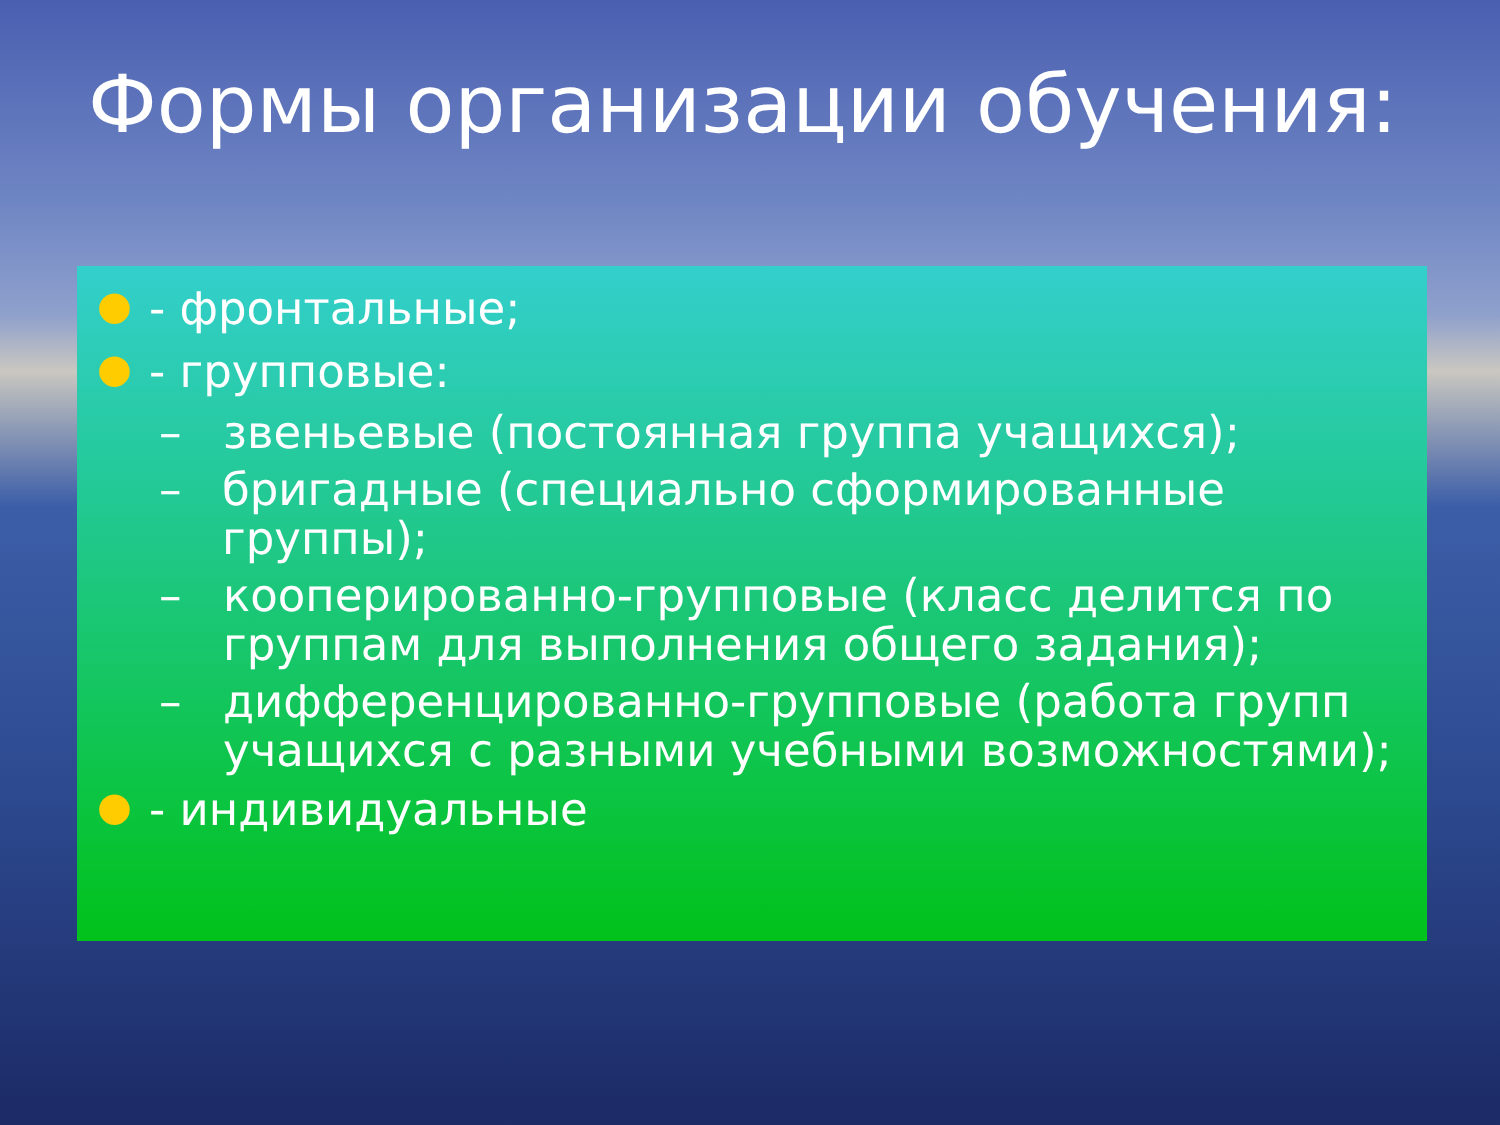Формы организации обучения:
● - фронтальные;
● - групповые:
– звеньевые (постоянная группа учащихся);
– бригадные (специально сформированные группы);
– кооперированно-групповые (класс делится по
группам для выполнения общего задания);
– дифференцированно-групповые (работа групп
учащихся с разными учебными возможностями);
● - индивидуальные